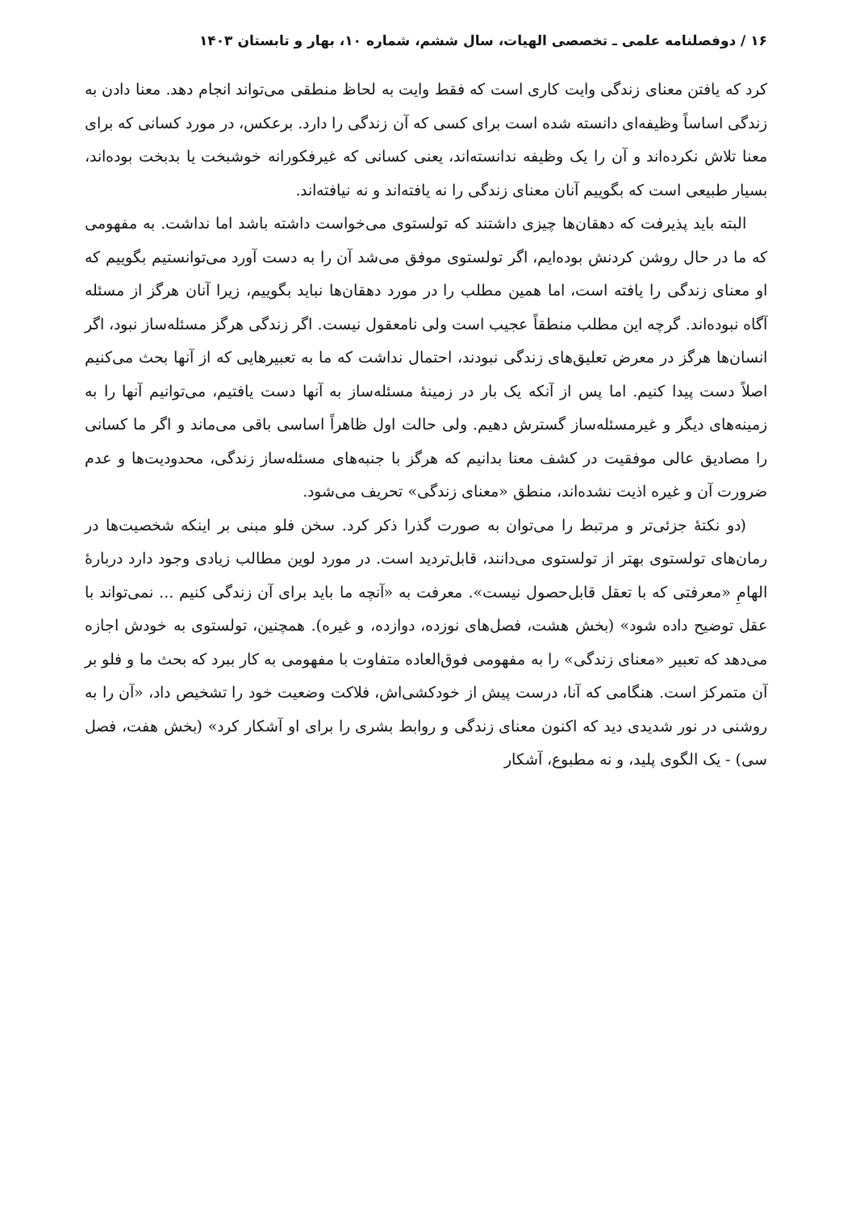۱۶ / دوفصلنامه علمی ـ تخصصی الهیات، سال ششم، شماره ۱۰، بهار و تابستان ۱۴۰۳
کرد که یافتن معنای زندگی وایت کاری است که فقط وایت به لحاظ منطقی می‌تواند انجام دهد. معنا دادن به زندگی اساساً وظیفه‌ای دانسته شده است برای کسی که آن زندگی را دارد. برعکس، در مورد کسانی که برای معنا تلاش نکرده‌اند و آن را یک وظیفه ندانسته‌اند، یعنی کسانی که غیرفکورانه خوشبخت یا بدبخت بوده‌اند، بسیار طبیعی است که بگوییم آنان معنای زندگی را نه یافته‌اند و نه نیافته‌اند.
البته باید پذیرفت که دهقان‌ها چیزی داشتند که تولستوی می‌خواست داشته باشد اما نداشت. به مفهومی که ما در حال روشن کردنش بوده‌ایم، اگر تولستوی موفق می‌شد آن را به دست آورد می‌توانستیم بگوییم که او معنای زندگی را یافته است، اما همین مطلب را در مورد دهقان‌ها نباید بگوییم، زیرا آنان هرگز از مسئله آگاه نبوده‌اند. گرچه این مطلب منطقاً عجیب است ولی نامعقول نیست. اگر زندگی هرگز مسئله‌ساز نبود، اگر انسان‌ها هرگز در معرض تعلیق‌های زندگی نبودند، احتمال نداشت که ما به تعبیرهایی که از آنها بحث می‌کنیم اصلاً دست پیدا کنیم. اما پس از آنکه یک بار در زمینهٔ مسئله‌ساز به آنها دست یافتیم، می‌توانیم آنها را به زمینه‌های دیگر و غیرمسئله‌ساز گسترش دهیم. ولی حالت اول ظاهراً اساسی باقی می‌ماند و اگر ما کسانی را مصادیق عالی موفقیت در کشف معنا بدانیم که هرگز با جنبه‌های مسئله‌ساز زندگی، محدودیت‌ها و عدم ضرورت آن و غیره اذیت نشده‌اند، منطق «معنای زندگی» تحریف می‌شود.
(دو نکتهٔ جزئی‌تر و مرتبط را می‌توان به صورت گذرا ذکر کرد. سخن فلو مبنی بر اینکه شخصیت‌ها در رمان‌های تولستوی بهتر از تولستوی می‌دانند، قابل‌تردید است. در مورد لوین مطالب زیادی وجود دارد دربارهٔ الهامِ «معرفتی که با تعقل قابل‌حصول نیست». معرفت به «آنچه ما باید برای آن زندگی کنیم ... نمی‌تواند با عقل توضیح داده شود» (بخش هشت، فصل‌های نوزده، دوازده، و غیره). همچنین، تولستوی به خودش اجازه می‌دهد که تعبیر «معنای زندگی» را به مفهومی فوق‌العاده متفاوت با مفهومی به کار ببرد که بحث ما و فلو بر آن متمرکز است. هنگامی که آنا، درست پیش از خودکشی‌اش، فلاکت وضعیت خود را تشخیص داد، «آن را به روشنی در نور شدیدی دید که اکنون معنای زندگی و روابط بشری را برای او آشکار کرد» (بخش هفت، فصل سی) - یک الگوی پلید، و نه مطبوع، آشکار